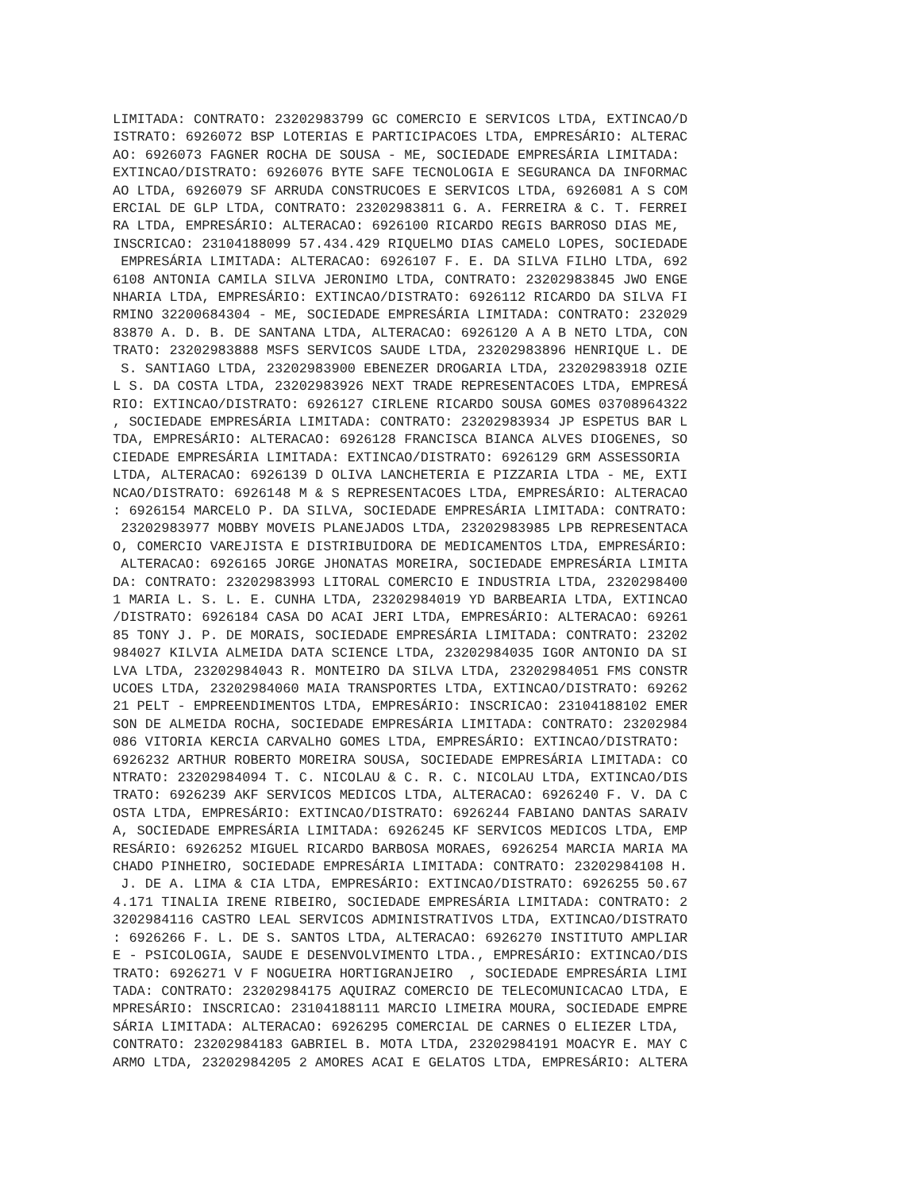LIMITADA: CONTRATO: 23202983799 GC COMERCIO E SERVICOS LTDA, EXTINCAO/D
ISTRATO: 6926072 BSP LOTERIAS E PARTICIPACOES LTDA, EMPRESÁRIO: ALTERAC
AO: 6926073 FAGNER ROCHA DE SOUSA - ME, SOCIEDADE EMPRESÁRIA LIMITADA:
EXTINCAO/DISTRATO: 6926076 BYTE SAFE TECNOLOGIA E SEGURANCA DA INFORMAC
AO LTDA, 6926079 SF ARRUDA CONSTRUCOES E SERVICOS LTDA, 6926081 A S COM
ERCIAL DE GLP LTDA, CONTRATO: 23202983811 G. A. FERREIRA & C. T. FERREI
RA LTDA, EMPRESÁRIO: ALTERACAO: 6926100 RICARDO REGIS BARROSO DIAS ME,
INSCRICAO: 23104188099 57.434.429 RIQUELMO DIAS CAMELO LOPES, SOCIEDADE
 EMPRESÁRIA LIMITADA: ALTERACAO: 6926107 F. E. DA SILVA FILHO LTDA, 692
6108 ANTONIA CAMILA SILVA JERONIMO LTDA, CONTRATO: 23202983845 JWO ENGE
NHARIA LTDA, EMPRESÁRIO: EXTINCAO/DISTRATO: 6926112 RICARDO DA SILVA FI
RMINO 32200684304 - ME, SOCIEDADE EMPRESÁRIA LIMITADA: CONTRATO: 232029
83870 A. D. B. DE SANTANA LTDA, ALTERACAO: 6926120 A A B NETO LTDA, CON
TRATO: 23202983888 MSFS SERVICOS SAUDE LTDA, 23202983896 HENRIQUE L. DE
 S. SANTIAGO LTDA, 23202983900 EBENEZER DROGARIA LTDA, 23202983918 OZIE
L S. DA COSTA LTDA, 23202983926 NEXT TRADE REPRESENTACOES LTDA, EMPRESÁ
RIO: EXTINCAO/DISTRATO: 6926127 CIRLENE RICARDO SOUSA GOMES 03708964322
, SOCIEDADE EMPRESÁRIA LIMITADA: CONTRATO: 23202983934 JP ESPETUS BAR L
TDA, EMPRESÁRIO: ALTERACAO: 6926128 FRANCISCA BIANCA ALVES DIOGENES, SO
CIEDADE EMPRESÁRIA LIMITADA: EXTINCAO/DISTRATO: 6926129 GRM ASSESSORIA
LTDA, ALTERACAO: 6926139 D OLIVA LANCHETERIA E PIZZARIA LTDA - ME, EXTI
NCAO/DISTRATO: 6926148 M & S REPRESENTACOES LTDA, EMPRESÁRIO: ALTERACAO
: 6926154 MARCELO P. DA SILVA, SOCIEDADE EMPRESÁRIA LIMITADA: CONTRATO:
 23202983977 MOBBY MOVEIS PLANEJADOS LTDA, 23202983985 LPB REPRESENTACA
O, COMERCIO VAREJISTA E DISTRIBUIDORA DE MEDICAMENTOS LTDA, EMPRESÁRIO:
 ALTERACAO: 6926165 JORGE JHONATAS MOREIRA, SOCIEDADE EMPRESÁRIA LIMITA
DA: CONTRATO: 23202983993 LITORAL COMERCIO E INDUSTRIA LTDA, 2320298400
1 MARIA L. S. L. E. CUNHA LTDA, 23202984019 YD BARBEARIA LTDA, EXTINCAO
/DISTRATO: 6926184 CASA DO ACAI JERI LTDA, EMPRESÁRIO: ALTERACAO: 69261
85 TONY J. P. DE MORAIS, SOCIEDADE EMPRESÁRIA LIMITADA: CONTRATO: 23202
984027 KILVIA ALMEIDA DATA SCIENCE LTDA, 23202984035 IGOR ANTONIO DA SI
LVA LTDA, 23202984043 R. MONTEIRO DA SILVA LTDA, 23202984051 FMS CONSTR
UCOES LTDA, 23202984060 MAIA TRANSPORTES LTDA, EXTINCAO/DISTRATO: 69262
21 PELT - EMPREENDIMENTOS LTDA, EMPRESÁRIO: INSCRICAO: 23104188102 EMER
SON DE ALMEIDA ROCHA, SOCIEDADE EMPRESÁRIA LIMITADA: CONTRATO: 23202984
086 VITORIA KERCIA CARVALHO GOMES LTDA, EMPRESÁRIO: EXTINCAO/DISTRATO:
6926232 ARTHUR ROBERTO MOREIRA SOUSA, SOCIEDADE EMPRESÁRIA LIMITADA: CO
NTRATO: 23202984094 T. C. NICOLAU & C. R. C. NICOLAU LTDA, EXTINCAO/DIS
TRATO: 6926239 AKF SERVICOS MEDICOS LTDA, ALTERACAO: 6926240 F. V. DA C
OSTA LTDA, EMPRESÁRIO: EXTINCAO/DISTRATO: 6926244 FABIANO DANTAS SARAIV
A, SOCIEDADE EMPRESÁRIA LIMITADA: 6926245 KF SERVICOS MEDICOS LTDA, EMP
RESÁRIO: 6926252 MIGUEL RICARDO BARBOSA MORAES, 6926254 MARCIA MARIA MA
CHADO PINHEIRO, SOCIEDADE EMPRESÁRIA LIMITADA: CONTRATO: 23202984108 H.
 J. DE A. LIMA & CIA LTDA, EMPRESÁRIO: EXTINCAO/DISTRATO: 6926255 50.67
4.171 TINALIA IRENE RIBEIRO, SOCIEDADE EMPRESÁRIA LIMITADA: CONTRATO: 2
3202984116 CASTRO LEAL SERVICOS ADMINISTRATIVOS LTDA, EXTINCAO/DISTRATO
: 6926266 F. L. DE S. SANTOS LTDA, ALTERACAO: 6926270 INSTITUTO AMPLIAR
E - PSICOLOGIA, SAUDE E DESENVOLVIMENTO LTDA., EMPRESÁRIO: EXTINCAO/DIS
TRATO: 6926271 V F NOGUEIRA HORTIGRANJEIRO  , SOCIEDADE EMPRESÁRIA LIMI
TADA: CONTRATO: 23202984175 AQUIRAZ COMERCIO DE TELECOMUNICACAO LTDA, E
MPRESÁRIO: INSCRICAO: 23104188111 MARCIO LIMEIRA MOURA, SOCIEDADE EMPRE
SÁRIA LIMITADA: ALTERACAO: 6926295 COMERCIAL DE CARNES O ELIEZER LTDA,
CONTRATO: 23202984183 GABRIEL B. MOTA LTDA, 23202984191 MOACYR E. MAY C
ARMO LTDA, 23202984205 2 AMORES ACAI E GELATOS LTDA, EMPRESÁRIO: ALTERA